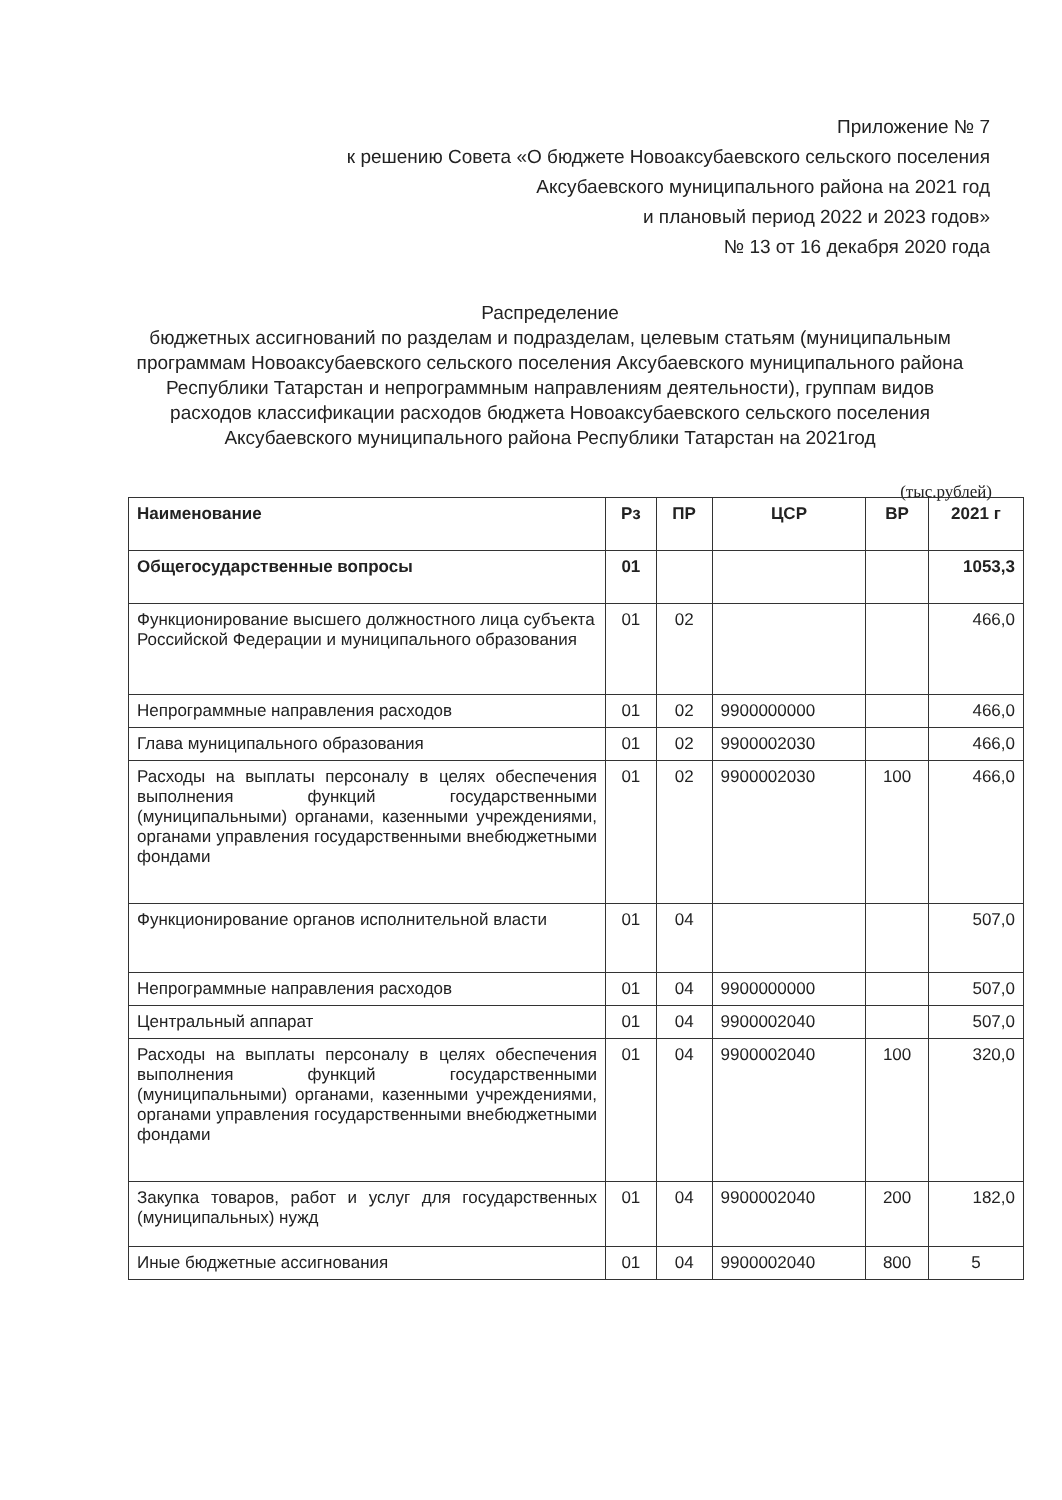Приложение № 7
к решению Совета «О бюджете Новоаксубаевского сельского поселения
Аксубаевского муниципального района на 2021 год
и плановый период 2022 и 2023 годов»
№ 13 от 16 декабря 2020 года
Распределение
бюджетных ассигнований по разделам и подразделам, целевым статьям (муниципальным программам Новоаксубаевского сельского поселения Аксубаевского муниципального района Республики Татарстан и непрограммным направлениям деятельности), группам видов
расходов классификации расходов бюджета Новоаксубаевского сельского поселения Аксубаевского муниципального района Республики Татарстан на 2021год
(тыс.рублей)
| Наименование | Рз | ПР | ЦСР | ВР | 2021 г |
| --- | --- | --- | --- | --- | --- |
| Общегосударственные вопросы | 01 | | | | 1053,3 |
| Функционирование высшего должностного лица субъекта Российской Федерации и муниципального образования | 01 | 02 | | | 466,0 |
| Непрограммные направления расходов | 01 | 02 | 9900000000 | | 466,0 |
| Глава муниципального образования | 01 | 02 | 9900002030 | | 466,0 |
| Расходы на выплаты персоналу в целях обеспечения выполнения функций государственными (муниципальными) органами, казенными учреждениями, органами управления государственными внебюджетными фондами | 01 | 02 | 9900002030 | 100 | 466,0 |
| Функционирование органов исполнительной власти | 01 | 04 | | | 507,0 |
| Непрограммные направления расходов | 01 | 04 | 9900000000 | | 507,0 |
| Центральный аппарат | 01 | 04 | 9900002040 | | 507,0 |
| Расходы на выплаты персоналу в целях обеспечения выполнения функций государственными (муниципальными) органами, казенными учреждениями, органами управления государственными внебюджетными фондами | 01 | 04 | 9900002040 | 100 | 320,0 |
| Закупка товаров, работ и услуг для государственных (муниципальных) нужд | 01 | 04 | 9900002040 | 200 | 182,0 |
| Иные бюджетные ассигнования | 01 | 04 | 9900002040 | 800 | 5 |